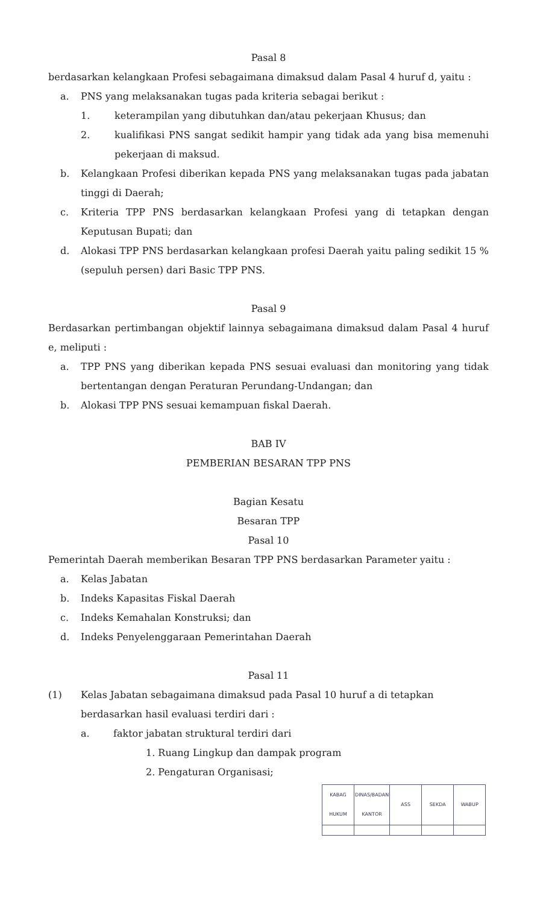Pasal 8
berdasarkan kelangkaan Profesi sebagaimana dimaksud dalam Pasal 4 huruf d, yaitu :
a. PNS yang melaksanakan tugas pada kriteria sebagai berikut :
1. keterampilan yang dibutuhkan dan/atau pekerjaan Khusus; dan
2. kualifikasi PNS sangat sedikit hampir yang tidak ada yang bisa memenuhi pekerjaan di maksud.
b. Kelangkaan Profesi diberikan kepada PNS yang melaksanakan tugas pada jabatan tinggi di Daerah;
c. Kriteria TPP PNS berdasarkan kelangkaan Profesi yang di tetapkan dengan Keputusan Bupati; dan
d. Alokasi TPP PNS berdasarkan kelangkaan profesi Daerah yaitu paling sedikit 15 % (sepuluh persen) dari Basic TPP PNS.
Pasal 9
Berdasarkan pertimbangan objektif lainnya sebagaimana dimaksud dalam Pasal 4 huruf e, meliputi :
a. TPP PNS yang diberikan kepada PNS sesuai evaluasi dan monitoring yang tidak bertentangan dengan Peraturan Perundang-Undangan; dan
b. Alokasi TPP PNS sesuai kemampuan fiskal Daerah.
BAB IV
PEMBERIAN BESARAN TPP PNS
Bagian Kesatu
Besaran TPP
Pasal 10
Pemerintah Daerah memberikan Besaran TPP PNS berdasarkan Parameter yaitu :
a. Kelas Jabatan
b. Indeks Kapasitas Fiskal Daerah
c. Indeks Kemahalan Konstruksi; dan
d. Indeks Penyelenggaraan Pemerintahan Daerah
Pasal 11
(1) Kelas Jabatan sebagaimana dimaksud pada Pasal 10 huruf a di tetapkan berdasarkan hasil evaluasi terdiri dari :
a. faktor jabatan struktural terdiri dari
1. Ruang Lingkup dan dampak program
2. Pengaturan Organisasi;
| KABAG HUKUM | DINAS/BADAN KANTOR | ASS | SEKDA | WABUP |